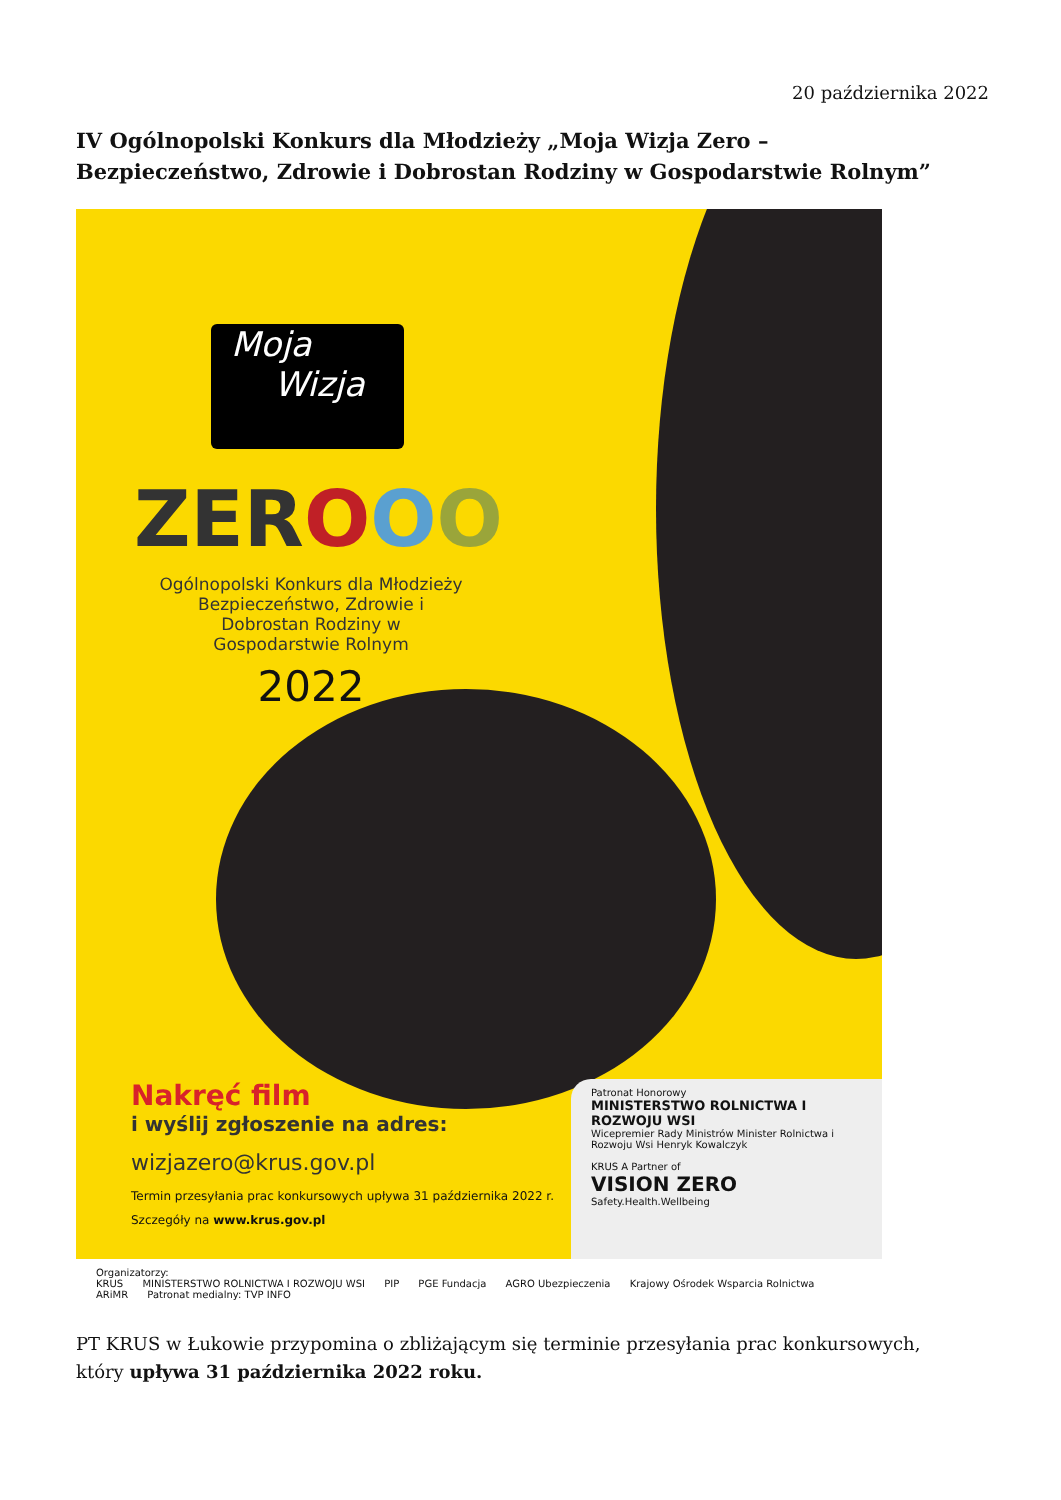20 października 2022
IV Ogólnopolski Konkurs dla Młodzieży „Moja Wizja Zero – Bezpieczeństwo, Zdrowie i Dobrostan Rodziny w Gospodarstwie Rolnym”
Moja
Wizja
ZEROOO
Ogólnopolski Konkurs dla Młodzieży Bezpieczeństwo, Zdrowie i Dobrostan Rodziny w Gospodarstwie Rolnym
2022
Nakręć film
i wyślij zgłoszenie na adres:
wizjazero@krus.gov.pl
Termin przesyłania prac konkursowych upływa 31 października 2022 r.
Szczegóły na www.krus.gov.pl
Patronat Honorowy
MINISTERSTWO ROLNICTWA I ROZWOJU WSI
Wicepremier Rady Ministrów Minister Rolnictwa i Rozwoju Wsi Henryk Kowalczyk
KRUS A Partner of
VISION ZERO
Safety.Health.Wellbeing
Organizatorzy:
KRUS MINISTERSTWO ROLNICTWA I ROZWOJU WSI PIP PGE Fundacja AGRO Ubezpieczenia Krajowy Ośrodek Wsparcia Rolnictwa ARiMR Patronat medialny: TVP INFO
PT KRUS w Łukowie przypomina o zbliżającym się terminie przesyłania prac konkursowych, który upływa 31 października 2022 roku.